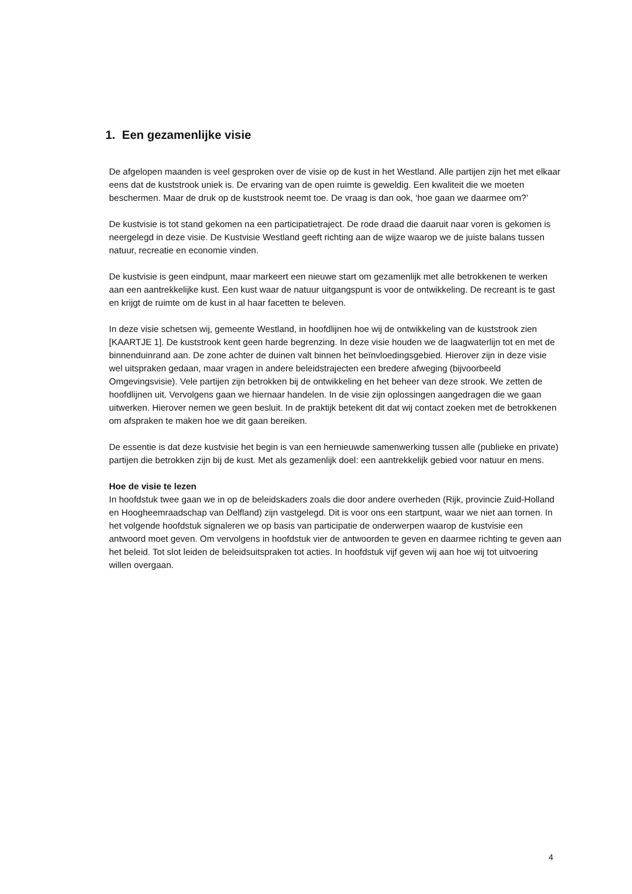1. Een gezamenlijke visie
De afgelopen maanden is veel gesproken over de visie op de kust in het Westland. Alle partijen zijn het met elkaar eens dat de kuststrook uniek is. De ervaring van de open ruimte is geweldig. Een kwaliteit die we moeten beschermen. Maar de druk op de kuststrook neemt toe. De vraag is dan ook, ‘hoe gaan we daarmee om?’
De kustvisie is tot stand gekomen na een participatietraject. De rode draad die daaruit naar voren is gekomen is neergelegd in deze visie. De Kustvisie Westland geeft richting aan de wijze waarop we de juiste balans tussen natuur, recreatie en economie vinden.
De kustvisie is geen eindpunt, maar markeert een nieuwe start om gezamenlijk met alle betrokkenen te werken aan een aantrekkelijke kust. Een kust waar de natuur uitgangspunt is voor de ontwikkeling. De recreant is te gast en krijgt de ruimte om de kust in al haar facetten te beleven.
In deze visie schetsen wij, gemeente Westland, in hoofdlijnen hoe wij de ontwikkeling van de kuststrook zien [KAARTJE 1]. De kuststrook kent geen harde begrenzing. In deze visie houden we de laagwaterlijn tot en met de binnenduinrand aan. De zone achter de duinen valt binnen het beïnvloedingsgebied. Hierover zijn in deze visie wel uitspraken gedaan, maar vragen in andere beleidstrajecten een bredere afweging (bijvoorbeeld Omgevingsvisie). Vele partijen zijn betrokken bij de ontwikkeling en het beheer van deze strook. We zetten de hoofdlijnen uit. Vervolgens gaan we hiernaar handelen. In de visie zijn oplossingen aangedragen die we gaan uitwerken. Hierover nemen we geen besluit. In de praktijk betekent dit dat wij contact zoeken met de betrokkenen om afspraken te maken hoe we dit gaan bereiken.
De essentie is dat deze kustvisie het begin is van een hernieuwde samenwerking tussen alle (publieke en private) partijen die betrokken zijn bij de kust. Met als gezamenlijk doel: een aantrekkelijk gebied voor natuur en mens.
Hoe de visie te lezen
In hoofdstuk twee gaan we in op de beleidskaders zoals die door andere overheden (Rijk, provincie Zuid-Holland en Hoogheemraadschap van Delfland) zijn vastgelegd. Dit is voor ons een startpunt, waar we niet aan tornen. In het volgende hoofdstuk signaleren we op basis van participatie de onderwerpen waarop de kustvisie een antwoord moet geven. Om vervolgens in hoofdstuk vier de antwoorden te geven en daarmee richting te geven aan het beleid. Tot slot leiden de beleidsuitspraken tot acties. In hoofdstuk vijf geven wij aan hoe wij tot uitvoering willen overgaan.
4